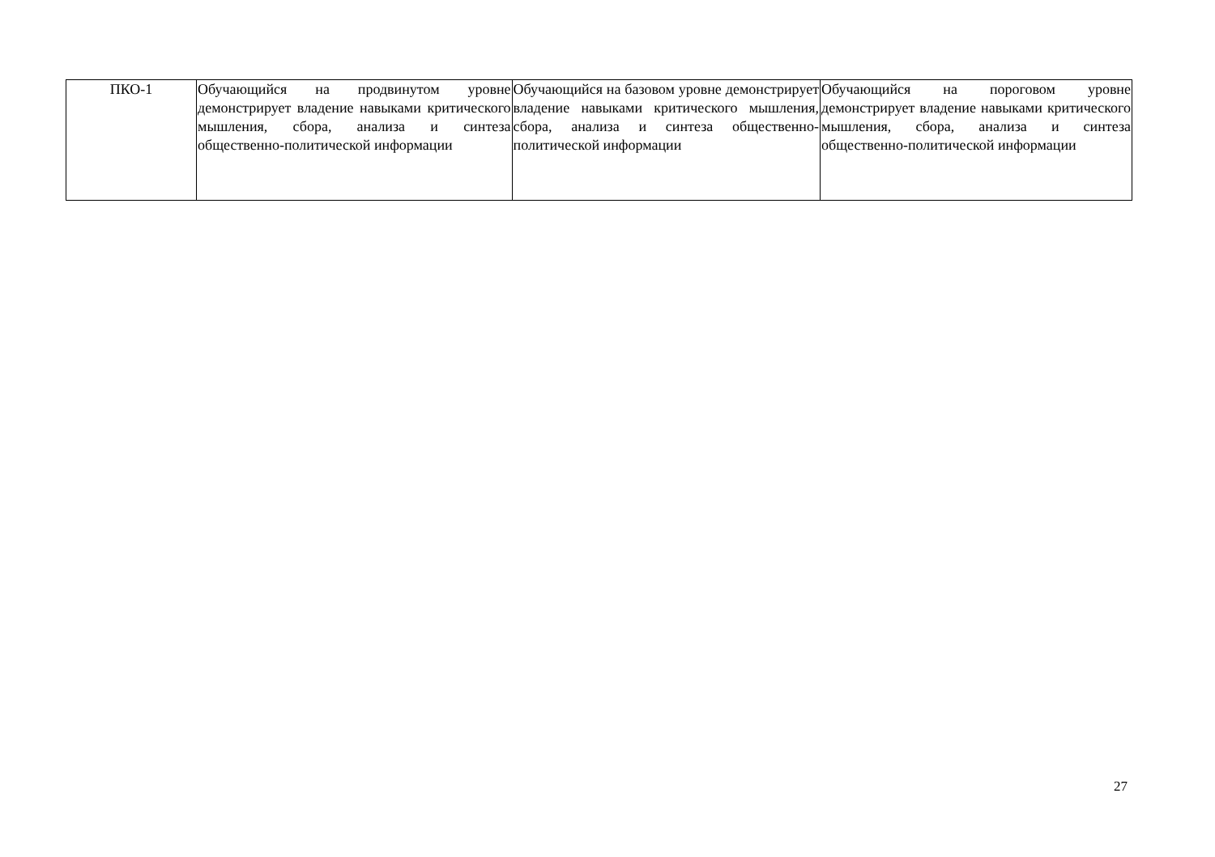| ПКО-1 | Обучающийся на продвинутом уровне демонстрирует владение навыками критического мышления, сбора, анализа и синтеза общественно-политической информации | Обучающийся на базовом уровне демонстрирует владение навыками критического мышления, сбора, анализа и синтеза общественно-политической информации | Обучающийся на пороговом уровне демонстрирует владение навыками критического мышления, сбора, анализа и синтеза общественно-политической информации |
27